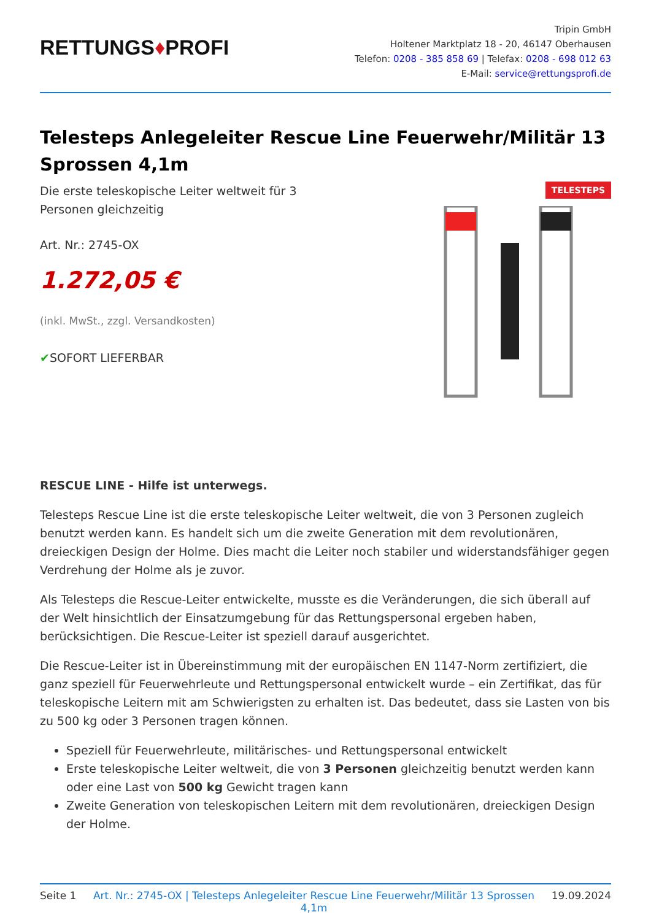RETTUNGS♦PROFI
Tripin GmbH
Holtener Marktplatz 18 - 20, 46147 Oberhausen
Telefon: 0208 - 385 858 69 | Telefax: 0208 - 698 012 63
E-Mail: service@rettungsprofi.de
Telesteps Anlegeleiter Rescue Line Feuerwehr/Militär 13 Sprossen 4,1m
Die erste teleskopische Leiter weltweit für 3 Personen gleichzeitig
Art. Nr.: 2745-OX
1.272,05 €
(inkl. MwSt., zzgl. Versandkosten)
✔SOFORT LIEFERBAR
TELESTEPS
RESCUE LINE - Hilfe ist unterwegs.
Telesteps Rescue Line ist die erste teleskopische Leiter weltweit, die von 3 Personen zugleich benutzt werden kann. Es handelt sich um die zweite Generation mit dem revolutionären, dreieckigen Design der Holme. Dies macht die Leiter noch stabiler und widerstandsfähiger gegen Verdrehung der Holme als je zuvor.
Als Telesteps die Rescue-Leiter entwickelte, musste es die Veränderungen, die sich überall auf der Welt hinsichtlich der Einsatzumgebung für das Rettungspersonal ergeben haben, berücksichtigen. Die Rescue-Leiter ist speziell darauf ausgerichtet.
Die Rescue-Leiter ist in Übereinstimmung mit der europäischen EN 1147-Norm zertifiziert, die ganz speziell für Feuerwehrleute und Rettungspersonal entwickelt wurde – ein Zertifikat, das für teleskopische Leitern mit am Schwierigsten zu erhalten ist. Das bedeutet, dass sie Lasten von bis zu 500 kg oder 3 Personen tragen können.
Speziell für Feuerwehrleute, militärisches- und Rettungspersonal entwickelt
Erste teleskopische Leiter weltweit, die von 3 Personen gleichzeitig benutzt werden kann oder eine Last von 500 kg Gewicht tragen kann
Zweite Generation von teleskopischen Leitern mit dem revolutionären, dreieckigen Design der Holme.
Seite 1 Art. Nr.: 2745-OX | Telesteps Anlegeleiter Rescue Line Feuerwehr/Militär 13 Sprossen 4,1m 19.09.2024